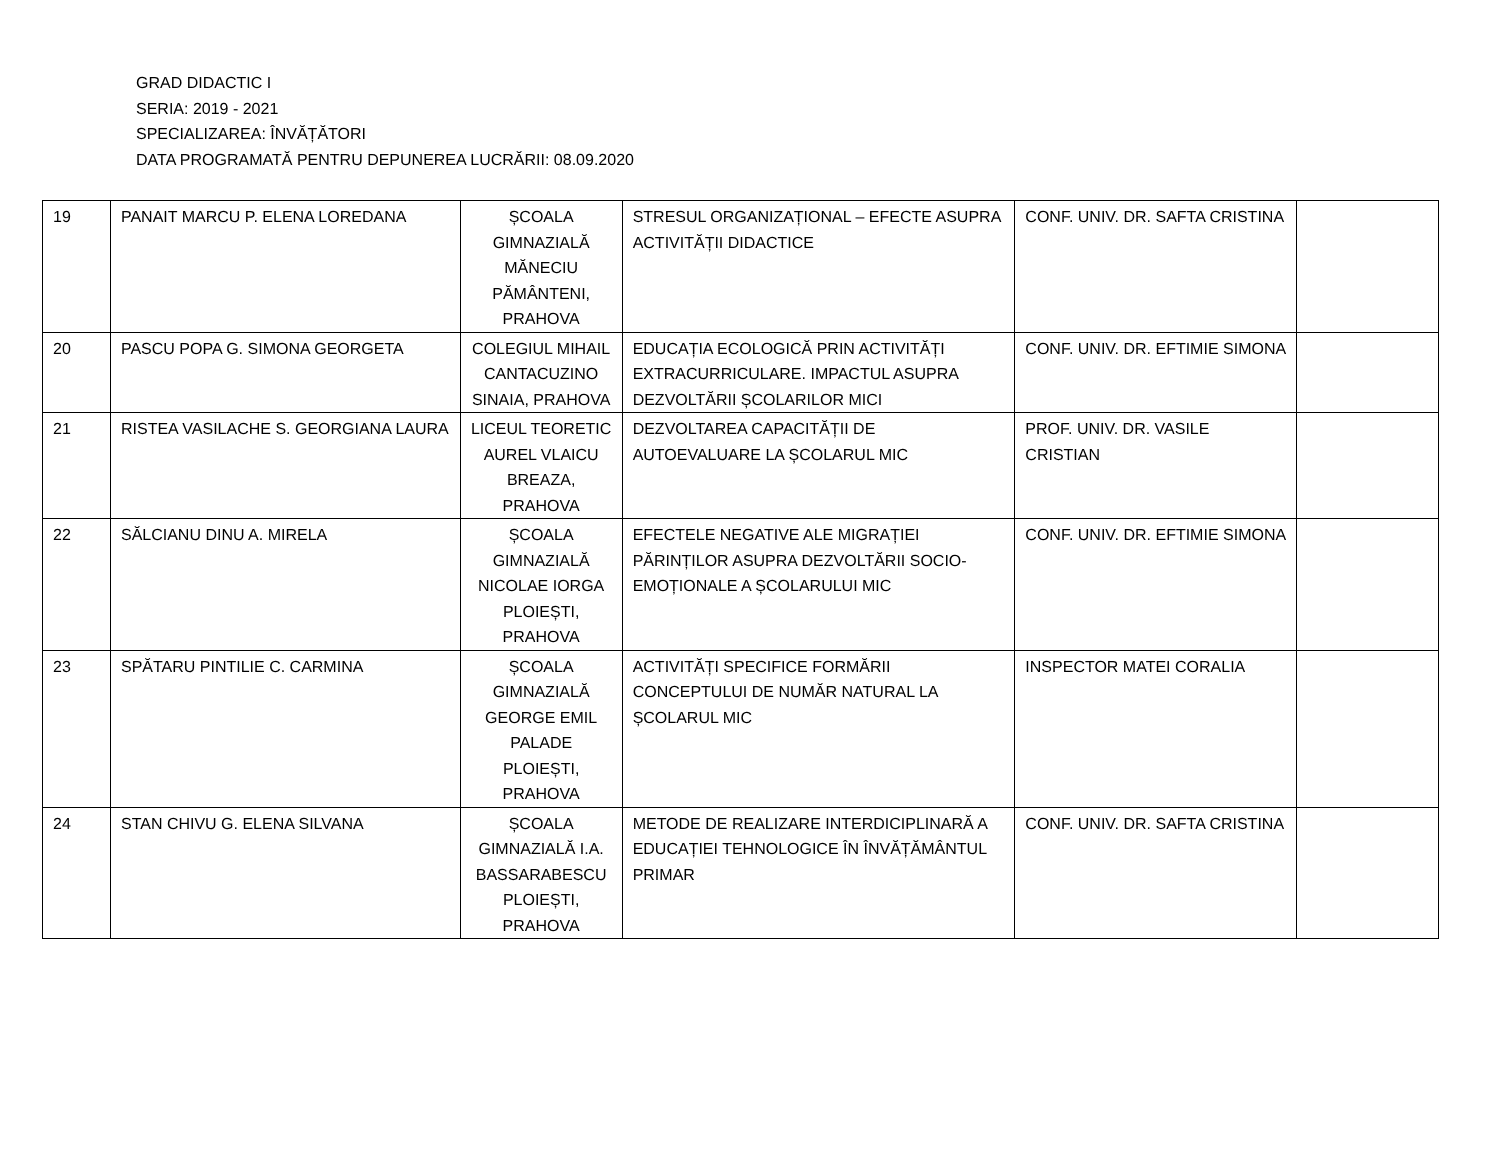GRAD DIDACTIC I
SERIA: 2019 - 2021
SPECIALIZAREA: ÎNVĂȚĂTORI
DATA PROGRAMATĂ PENTRU DEPUNEREA LUCRĂRII: 08.09.2020
| 19 | PANAIT MARCU P. ELENA LOREDANA | ȘCOALA GIMNAZIALĂ MĂNECIU PĂMÂNTENI, PRAHOVA | STRESUL ORGANIZAȚIONAL – EFECTE ASUPRA ACTIVITĂȚII DIDACTICE | CONF. UNIV. DR. SAFTA CRISTINA | |
| 20 | PASCU POPA G. SIMONA GEORGETA | COLEGIUL MIHAIL CANTACUZINO SINAIA, PRAHOVA | EDUCAȚIA ECOLOGICĂ PRIN ACTIVITĂȚI EXTRACURRICULARE. IMPACTUL ASUPRA DEZVOLTĂRII ȘCOLARILOR MICI | CONF. UNIV. DR. EFTIMIE SIMONA | |
| 21 | RISTEA VASILACHE S. GEORGIANA LAURA | LICEUL TEORETIC AUREL VLAICU BREAZA, PRAHOVA | DEZVOLTAREA CAPACITĂȚII DE AUTOEVALUARE LA ȘCOLARUL MIC | PROF. UNIV. DR. VASILE CRISTIAN | |
| 22 | SĂLCIANU DINU A. MIRELA | ȘCOALA GIMNAZIALĂ NICOLAE IORGA PLOIEȘTI, PRAHOVA | EFECTELE NEGATIVE ALE MIGRAȚIEI PĂRINȚILOR ASUPRA DEZVOLTĂRII SOCIO-EMOȚIONALE A ȘCOLARULUI MIC | CONF. UNIV. DR. EFTIMIE SIMONA | |
| 23 | SPĂTARU PINTILIE C. CARMINA | ȘCOALA GIMNAZIALĂ GEORGE EMIL PALADE PLOIEȘTI, PRAHOVA | ACTIVITĂȚI SPECIFICE FORMĂRII CONCEPTULUI DE NUMĂR NATURAL LA ȘCOLARUL MIC | INSPECTOR MATEI CORALIA | |
| 24 | STAN CHIVU G. ELENA SILVANA | ȘCOALA GIMNAZIALĂ I.A. BASSARABESCU PLOIEȘTI, PRAHOVA | METODE DE REALIZARE INTERDICIPLINARĂ A EDUCAȚIEI TEHNOLOGICE ÎN ÎNVĂȚĂMÂNTUL PRIMAR | CONF. UNIV. DR. SAFTA CRISTINA | |